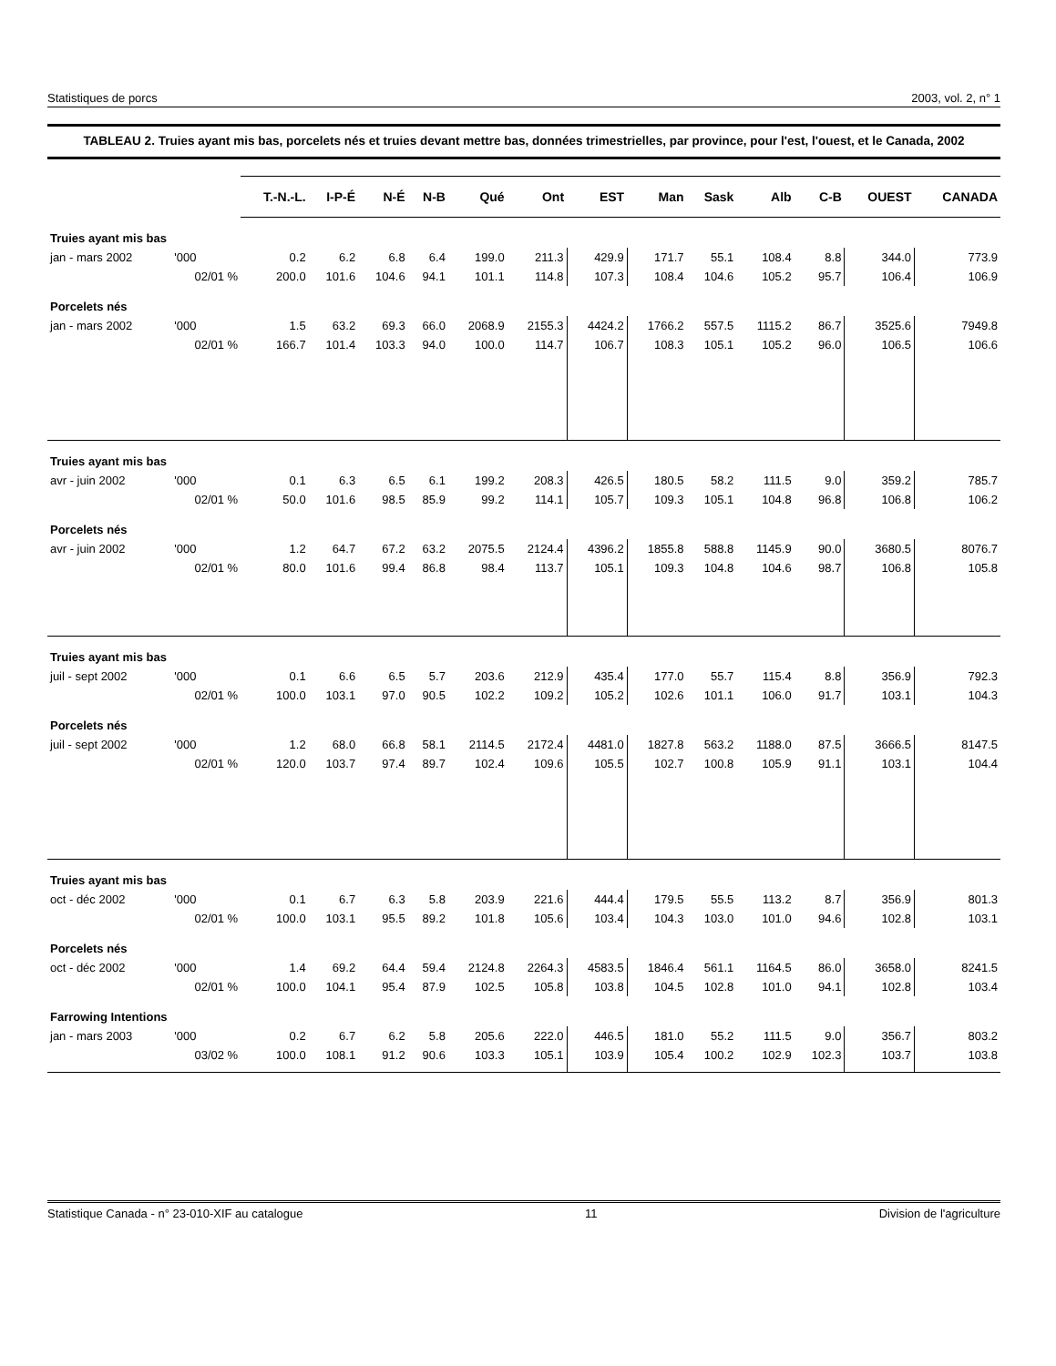Statistiques de porcs 2003, vol. 2, n° 1
TABLEAU 2. Truies ayant mis bas, porcelets nés et truies devant mettre bas, données trimestrielles, par province, pour l'est, l'ouest, et le Canada, 2002
| | | T.-N.-L. | I-P-É | N-É | N-B | Qué | Ont | EST | Man | Sask | Alb | C-B | OUEST | CANADA |
| --- | --- | --- | --- | --- | --- | --- | --- | --- | --- | --- | --- | --- | --- | --- |
| Truies ayant mis bas | | | | | | | | | | | | | | |
| jan - mars 2002 | '000 | 0.2 | 6.2 | 6.8 | 6.4 | 199.0 | 211.3 | 429.9 | 171.7 | 55.1 | 108.4 | 8.8 | 344.0 | 773.9 |
| | 02/01 % | 200.0 | 101.6 | 104.6 | 94.1 | 101.1 | 114.8 | 107.3 | 108.4 | 104.6 | 105.2 | 95.7 | 106.4 | 106.9 |
| Porcelets nés | | | | | | | | | | | | | | |
| jan - mars 2002 | '000 | 1.5 | 63.2 | 69.3 | 66.0 | 2068.9 | 2155.3 | 4424.2 | 1766.2 | 557.5 | 1115.2 | 86.7 | 3525.6 | 7949.8 |
| | 02/01 % | 166.7 | 101.4 | 103.3 | 94.0 | 100.0 | 114.7 | 106.7 | 108.3 | 105.1 | 105.2 | 96.0 | 106.5 | 106.6 |
| Truies ayant mis bas | | | | | | | | | | | | | | |
| avr - juin 2002 | '000 | 0.1 | 6.3 | 6.5 | 6.1 | 199.2 | 208.3 | 426.5 | 180.5 | 58.2 | 111.5 | 9.0 | 359.2 | 785.7 |
| | 02/01 % | 50.0 | 101.6 | 98.5 | 85.9 | 99.2 | 114.1 | 105.7 | 109.3 | 105.1 | 104.8 | 96.8 | 106.8 | 106.2 |
| Porcelets nés | | | | | | | | | | | | | | |
| avr - juin 2002 | '000 | 1.2 | 64.7 | 67.2 | 63.2 | 2075.5 | 2124.4 | 4396.2 | 1855.8 | 588.8 | 1145.9 | 90.0 | 3680.5 | 8076.7 |
| | 02/01 % | 80.0 | 101.6 | 99.4 | 86.8 | 98.4 | 113.7 | 105.1 | 109.3 | 104.8 | 104.6 | 98.7 | 106.8 | 105.8 |
| Truies ayant mis bas | | | | | | | | | | | | | | |
| juil - sept 2002 | '000 | 0.1 | 6.6 | 6.5 | 5.7 | 203.6 | 212.9 | 435.4 | 177.0 | 55.7 | 115.4 | 8.8 | 356.9 | 792.3 |
| | 02/01 % | 100.0 | 103.1 | 97.0 | 90.5 | 102.2 | 109.2 | 105.2 | 102.6 | 101.1 | 106.0 | 91.7 | 103.1 | 104.3 |
| Porcelets nés | | | | | | | | | | | | | | |
| juil - sept 2002 | '000 | 1.2 | 68.0 | 66.8 | 58.1 | 2114.5 | 2172.4 | 4481.0 | 1827.8 | 563.2 | 1188.0 | 87.5 | 3666.5 | 8147.5 |
| | 02/01 % | 120.0 | 103.7 | 97.4 | 89.7 | 102.4 | 109.6 | 105.5 | 102.7 | 100.8 | 105.9 | 91.1 | 103.1 | 104.4 |
| Truies ayant mis bas | | | | | | | | | | | | | | |
| oct - déc 2002 | '000 | 0.1 | 6.7 | 6.3 | 5.8 | 203.9 | 221.6 | 444.4 | 179.5 | 55.5 | 113.2 | 8.7 | 356.9 | 801.3 |
| | 02/01 % | 100.0 | 103.1 | 95.5 | 89.2 | 101.8 | 105.6 | 103.4 | 104.3 | 103.0 | 101.0 | 94.6 | 102.8 | 103.1 |
| Porcelets nés | | | | | | | | | | | | | | |
| oct - déc 2002 | '000 | 1.4 | 69.2 | 64.4 | 59.4 | 2124.8 | 2264.3 | 4583.5 | 1846.4 | 561.1 | 1164.5 | 86.0 | 3658.0 | 8241.5 |
| | 02/01 % | 100.0 | 104.1 | 95.4 | 87.9 | 102.5 | 105.8 | 103.8 | 104.5 | 102.8 | 101.0 | 94.1 | 102.8 | 103.4 |
| Farrowing Intentions | | | | | | | | | | | | | | |
| jan - mars 2003 | '000 | 0.2 | 6.7 | 6.2 | 5.8 | 205.6 | 222.0 | 446.5 | 181.0 | 55.2 | 111.5 | 9.0 | 356.7 | 803.2 |
| | 03/02 % | 100.0 | 108.1 | 91.2 | 90.6 | 103.3 | 105.1 | 103.9 | 105.4 | 100.2 | 102.9 | 102.3 | 103.7 | 103.8 |
Statistique Canada - n° 23-010-XIF au catalogue 11 Division de l'agriculture